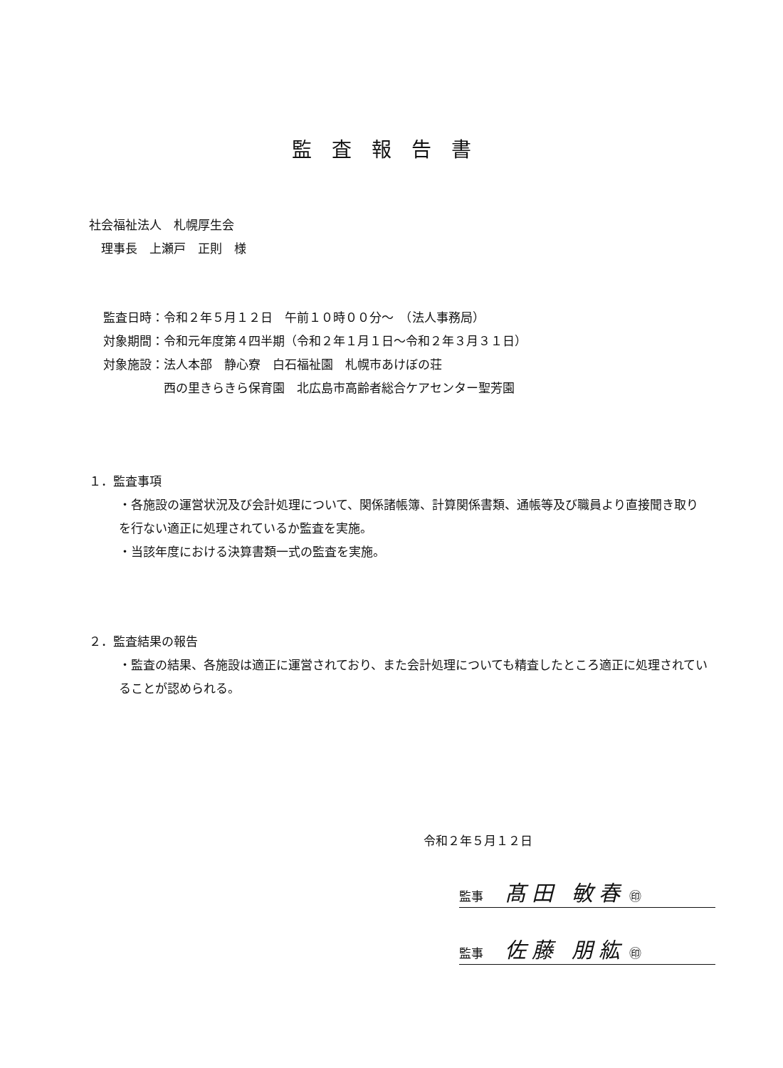監査報告書
社会福祉法人　札幌厚生会
　理事長　上瀬戸　正則　様
監査日時：令和２年５月１２日　午前１０時００分～　（法人事務局）
対象期間：令和元年度第４四半期（令和２年１月１日～令和２年３月３１日）
対象施設：法人本部　静心寮　白石福祉園　札幌市あけぼの荘
　　　　　西の里きらきら保育園　北広島市高齢者総合ケアセンター聖芳園
１．監査事項
・各施設の運営状況及び会計処理について、関係諸帳簿、計算関係書類、通帳等及び職員より直接聞き取りを行ない適正に処理されているか監査を実施。
・当該年度における決算書類一式の監査を実施。
２．監査結果の報告
・監査の結果、各施設は適正に運営されており、また会計処理についても精査したところ適正に処理されていることが認められる。
令和２年５月１２日
監事 髙田 敏春 ㊞
監事 佐藤 朋紘 ㊞